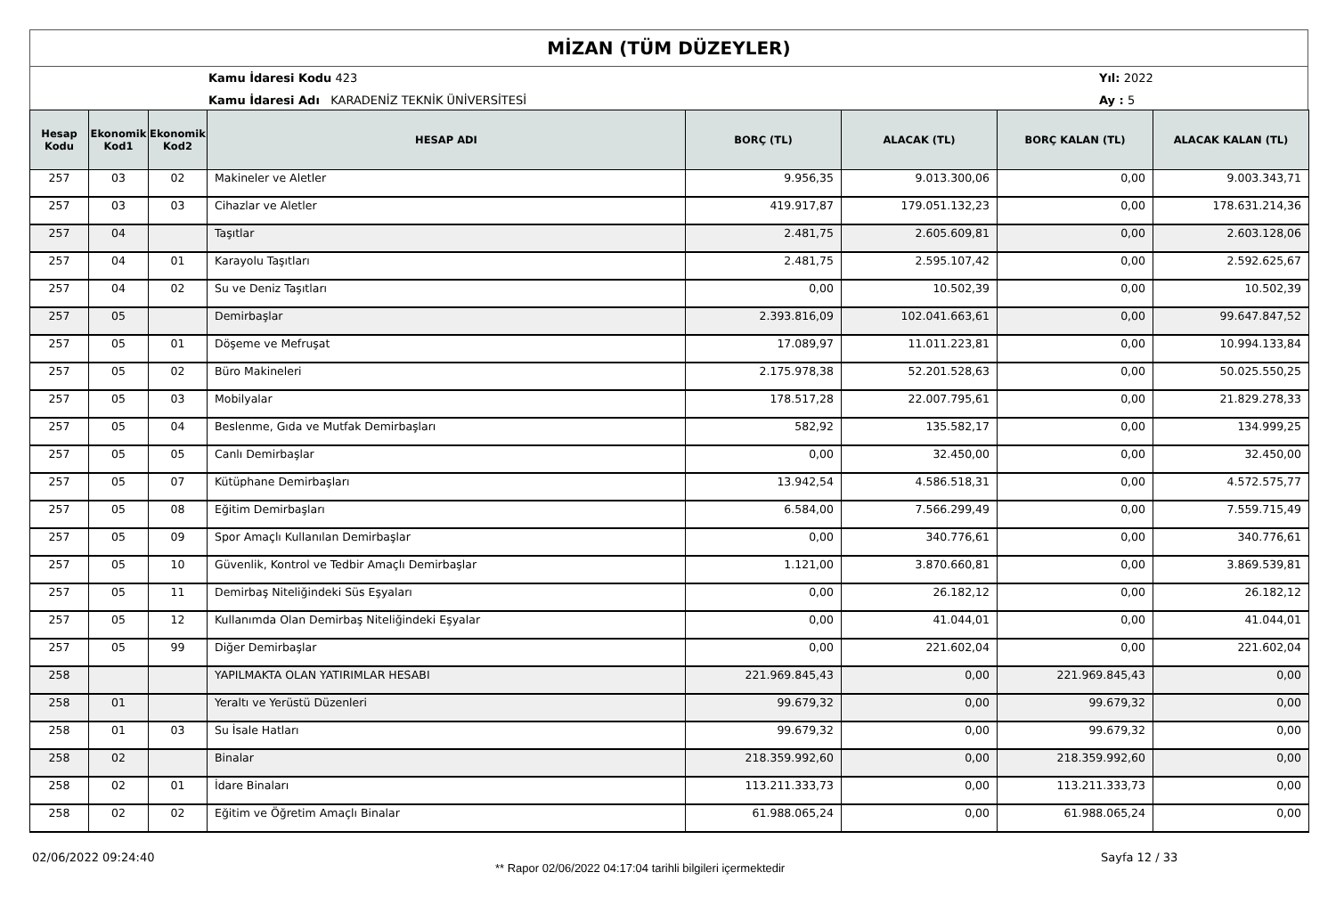MİZAN (TÜM DÜZEYLER)
Kamu İdaresi Kodu 423
Kamu İdaresi Adı KARADENİZ TEKNİK ÜNİVERSİTESİ
Yıl: 2022
Ay : 5
| Hesap Kodu | Ekonomik Kod1 | Ekonomik Kod2 | HESAP ADI | BORÇ (TL) | ALACAK (TL) | BORÇ KALAN (TL) | ALACAK KALAN (TL) |
| --- | --- | --- | --- | --- | --- | --- | --- |
| 257 | 03 | 02 | Makineler ve Aletler | 9.956,35 | 9.013.300,06 | 0,00 | 9.003.343,71 |
| 257 | 03 | 03 | Cihazlar ve Aletler | 419.917,87 | 179.051.132,23 | 0,00 | 178.631.214,36 |
| 257 | 04 | | Taşıtlar | 2.481,75 | 2.605.609,81 | 0,00 | 2.603.128,06 |
| 257 | 04 | 01 | Karayolu Taşıtları | 2.481,75 | 2.595.107,42 | 0,00 | 2.592.625,67 |
| 257 | 04 | 02 | Su ve Deniz Taşıtları | 0,00 | 10.502,39 | 0,00 | 10.502,39 |
| 257 | 05 | | Demirbaşlar | 2.393.816,09 | 102.041.663,61 | 0,00 | 99.647.847,52 |
| 257 | 05 | 01 | Döşeme ve Mefruşat | 17.089,97 | 11.011.223,81 | 0,00 | 10.994.133,84 |
| 257 | 05 | 02 | Büro Makineleri | 2.175.978,38 | 52.201.528,63 | 0,00 | 50.025.550,25 |
| 257 | 05 | 03 | Mobilyalar | 178.517,28 | 22.007.795,61 | 0,00 | 21.829.278,33 |
| 257 | 05 | 04 | Beslenme, Gıda ve Mutfak Demirbaşları | 582,92 | 135.582,17 | 0,00 | 134.999,25 |
| 257 | 05 | 05 | Canlı Demirbaşlar | 0,00 | 32.450,00 | 0,00 | 32.450,00 |
| 257 | 05 | 07 | Kütüphane Demirbaşları | 13.942,54 | 4.586.518,31 | 0,00 | 4.572.575,77 |
| 257 | 05 | 08 | Eğitim Demirbaşları | 6.584,00 | 7.566.299,49 | 0,00 | 7.559.715,49 |
| 257 | 05 | 09 | Spor Amaçlı Kullanılan Demirbaşlar | 0,00 | 340.776,61 | 0,00 | 340.776,61 |
| 257 | 05 | 10 | Güvenlik, Kontrol ve Tedbir Amaçlı Demirbaşlar | 1.121,00 | 3.870.660,81 | 0,00 | 3.869.539,81 |
| 257 | 05 | 11 | Demirbaş Niteliğindeki Süs Eşyaları | 0,00 | 26.182,12 | 0,00 | 26.182,12 |
| 257 | 05 | 12 | Kullanımda Olan Demirbaş Niteliğindeki Eşyalar | 0,00 | 41.044,01 | 0,00 | 41.044,01 |
| 257 | 05 | 99 | Diğer Demirbaşlar | 0,00 | 221.602,04 | 0,00 | 221.602,04 |
| 258 | | | YAPILMAKTA OLAN YATIRIMLAR HESABI | 221.969.845,43 | 0,00 | 221.969.845,43 | 0,00 |
| 258 | 01 | | Yeraltı ve Yerüstü Düzenleri | 99.679,32 | 0,00 | 99.679,32 | 0,00 |
| 258 | 01 | 03 | Su İsale Hatları | 99.679,32 | 0,00 | 99.679,32 | 0,00 |
| 258 | 02 | | Binalar | 218.359.992,60 | 0,00 | 218.359.992,60 | 0,00 |
| 258 | 02 | 01 | İdare Binaları | 113.211.333,73 | 0,00 | 113.211.333,73 | 0,00 |
| 258 | 02 | 02 | Eğitim ve Öğretim Amaçlı Binalar | 61.988.065,24 | 0,00 | 61.988.065,24 | 0,00 |
02/06/2022 09:24:40
** Rapor 02/06/2022 04:17:04 tarihli bilgileri içermektedir
Sayfa 12 / 33